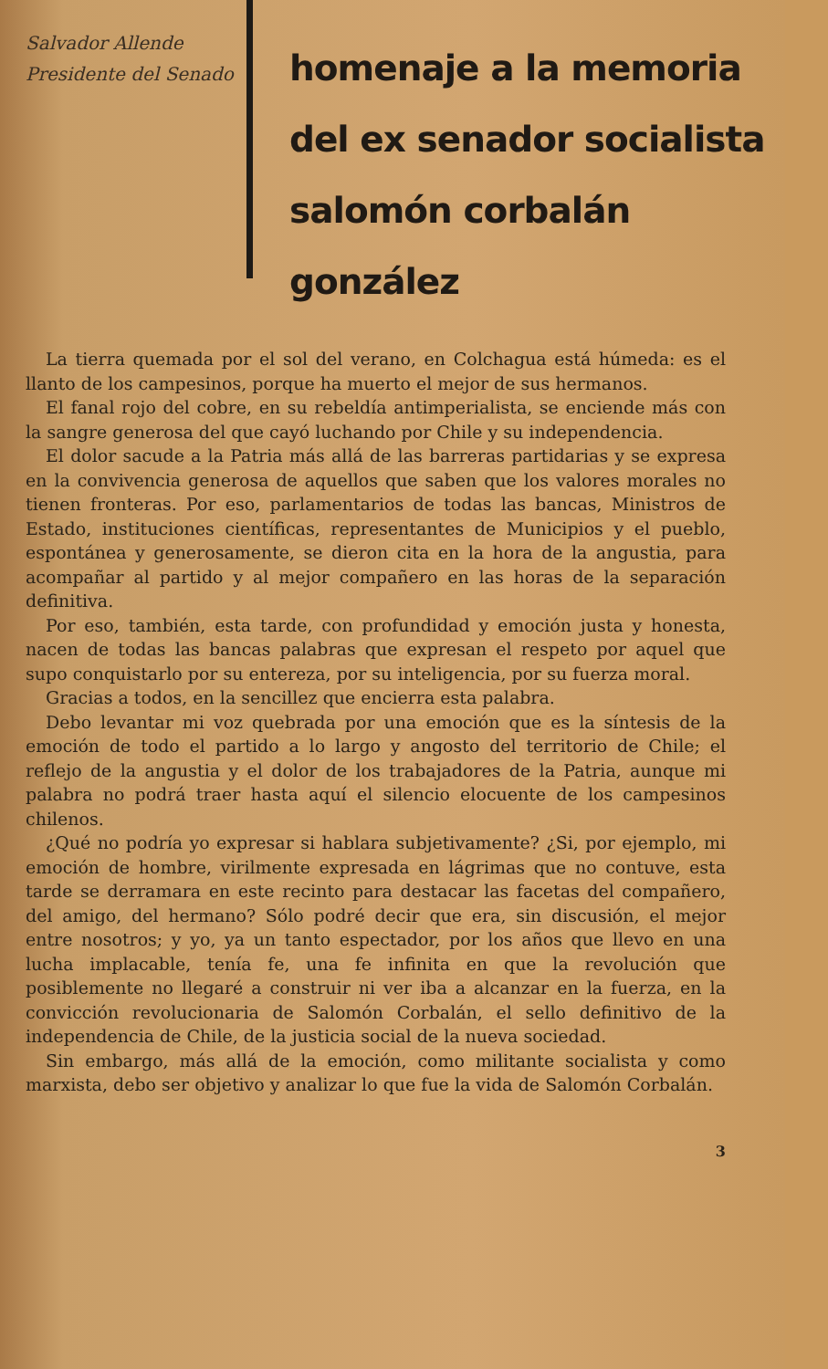Salvador Allende
Presidente del Senado
homenaje a la memoria
del ex senador socialista
salomón corbalán gonzález
La tierra quemada por el sol del verano, en Colchagua está húmeda: es el llanto de los campesinos, porque ha muerto el mejor de sus hermanos.
El fanal rojo del cobre, en su rebeldía antimperialista, se enciende más con la sangre generosa del que cayó luchando por Chile y su independencia.
El dolor sacude a la Patria más allá de las barreras partidarias y se expresa en la convivencia generosa de aquellos que saben que los valores morales no tienen fronteras. Por eso, parlamentarios de todas las bancas, Ministros de Estado, instituciones científicas, representantes de Municipios y el pueblo, espontánea y generosamente, se dieron cita en la hora de la angustia, para acompañar al partido y al mejor compañero en las horas de la separación definitiva.
Por eso, también, esta tarde, con profundidad y emoción justa y honesta, nacen de todas las bancas palabras que expresan el respeto por aquel que supo conquistarlo por su entereza, por su inteligencia, por su fuerza moral.
Gracias a todos, en la sencillez que encierra esta palabra.
Debo levantar mi voz quebrada por una emoción que es la síntesis de la emoción de todo el partido a lo largo y angosto del territorio de Chile; el reflejo de la angustia y el dolor de los trabajadores de la Patria, aunque mi palabra no podrá traer hasta aquí el silencio elocuente de los campesinos chilenos.
¿Qué no podría yo expresar si hablara subjetivamente? ¿Si, por ejemplo, mi emoción de hombre, virilmente expresada en lágrimas que no contuve, esta tarde se derramara en este recinto para destacar las facetas del compañero, del amigo, del hermano? Sólo podré decir que era, sin discusión, el mejor entre nosotros; y yo, ya un tanto espectador, por los años que llevo en una lucha implacable, tenía fe, una fe infinita en que la revolución que posiblemente no llegaré a construir ni ver iba a alcanzar en la fuerza, en la convicción revolucionaria de Salomón Corbalán, el sello definitivo de la independencia de Chile, de la justicia social de la nueva sociedad.
Sin embargo, más allá de la emoción, como militante socialista y como marxista, debo ser objetivo y analizar lo que fue la vida de Salomón Corbalán.
3